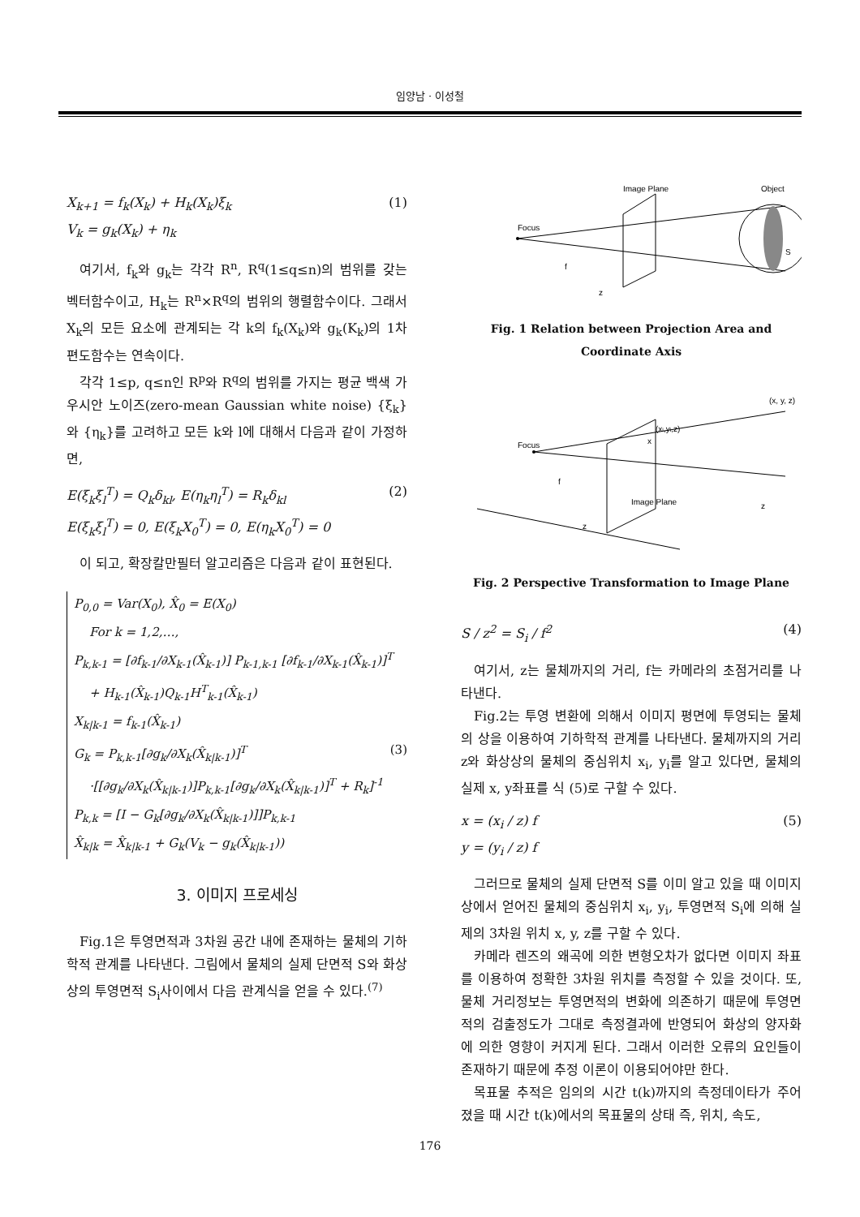임양남 · 이성철
X<sub>k+1</sub> = f<sub>k</sub>(X<sub>k</sub>) + H<sub>k</sub>(X<sub>k</sub>)ξ<sub>k</sub>
V<sub>k</sub> = g<sub>k</sub>(X<sub>k</sub>) + η<sub>k</sub>
(1)
여기서, f<sub>k</sub>와 g<sub>k</sub>는 각각 R<sup>n</sup>, R<sup>q</sup>(1≤q≤n)의 범위를 갖는 벡터함수이고, H<sub>k</sub>는 R<sup>n</sup>×R<sup>q</sup>의 범위의 행렬함수이다. 그래서 X<sub>k</sub>의 모든 요소에 관계되는 각 k의 f<sub>k</sub>(X<sub>k</sub>)와 g<sub>k</sub>(K<sub>k</sub>)의 1차 편도함수는 연속이다.
각각 1≤p, q≤n인 R<sup>p</sup>와 R<sup>q</sup>의 범위를 가지는 평균 백색 가우시안 노이즈(zero-mean Gaussian white noise) {ξ<sub>k</sub>}와 {η<sub>k</sub>}를 고려하고 모든 k와 l에 대해서 다음과 같이 가정하면,
E(ξ<sub>k</sub>ξ<sub>l</sub><sup>T</sup>) = Q<sub>k</sub>δ<sub>kl</sub>, E(η<sub>k</sub>η<sub>l</sub><sup>T</sup>) = R<sub>k</sub>δ<sub>kl</sub>
E(ξ<sub>k</sub>ξ<sub>l</sub><sup>T</sup>) = 0, E(ξ<sub>k</sub>X<sub>0</sub><sup>T</sup>) = 0, E(η<sub>k</sub>X<sub>0</sub><sup>T</sup>) = 0
(2)
이 되고, 확장칼만필터 알고리즘은 다음과 같이 표현된다.
P<sub>0,0</sub> = Var(X<sub>0</sub>), X̂<sub>0</sub> = E(X<sub>0</sub>)
For k = 1,2,…,
P<sub>k,k-1</sub> = [∂f<sub>k-1</sub>/∂X<sub>k-1</sub>(X̂<sub>k-1</sub>)] P<sub>k-1,k-1</sub> [∂f<sub>k-1</sub>/∂X<sub>k-1</sub>(X̂<sub>k-1</sub>)]<sup>T</sup>
+ H<sub>k-1</sub>(X̂<sub>k-1</sub>)Q<sub>k-1</sub>H<sup>T</sup><sub>k-1</sub>(X̂<sub>k-1</sub>)
X<sub>k|k-1</sub> = f<sub>k-1</sub>(X̂<sub>k-1</sub>)
G<sub>k</sub> = P<sub>k,k-1</sub>[∂g<sub>k</sub>/∂X<sub>k</sub>(X̂<sub>k|k-1</sub>)]<sup>T</sup> (3)
·[[∂g<sub>k</sub>/∂X<sub>k</sub>(X̂<sub>k|k-1</sub>)]P<sub>k,k-1</sub>[∂g<sub>k</sub>/∂X<sub>k</sub>(X̂<sub>k|k-1</sub>)]<sup>T</sup> + R<sub>k</sub>]<sup>-1</sup>
P<sub>k,k</sub> = [I − G<sub>k</sub>[∂g<sub>k</sub>/∂X<sub>k</sub>(X̂<sub>k|k-1</sub>)]]P<sub>k,k-1</sub>
X̂<sub>k|k</sub> = X̂<sub>k|k-1</sub> + G<sub>k</sub>(V<sub>k</sub> − g<sub>k</sub>(X̂<sub>k|k-1</sub>))
3. 이미지 프로세싱
Fig.1은 투영면적과 3차원 공간 내에 존재하는 물체의 기하학적 관계를 나타낸다. 그림에서 물체의 실제 단면적 S와 화상 상의 투영면적 S<sub>i</sub>사이에서 다음 관계식을 얻을 수 있다.<sup>(7)</sup>
Image Plane
Object
Focus
f
z
S
Fig. 1 Relation between Projection Area and Coordinate Axis
(x, y, z)
Focus
f
z
Image Plane
z
x
(xi,yi,z)
Fig. 2 Perspective Transformation to Image Plane
S / z<sup>2</sup> = S<sub>i</sub> / f<sup>2</sup> (4)
여기서, z는 물체까지의 거리, f는 카메라의 초점거리를 나타낸다.
Fig.2는 투영 변환에 의해서 이미지 평면에 투영되는 물체의 상을 이용하여 기하학적 관계를 나타낸다. 물체까지의 거리 z와 화상상의 물체의 중심위치 x<sub>i</sub>, y<sub>i</sub>를 알고 있다면, 물체의 실제 x, y좌표를 식 (5)로 구할 수 있다.
x = (x<sub>i</sub> / z) f
y = (y<sub>i</sub> / z) f
(5)
그러므로 물체의 실제 단면적 S를 이미 알고 있을 때 이미지상에서 얻어진 물체의 중심위치 x<sub>i</sub>, y<sub>i</sub>, 투영면적 S<sub>i</sub>에 의해 실제의 3차원 위치 x, y, z를 구할 수 있다.
카메라 렌즈의 왜곡에 의한 변형오차가 없다면 이미지 좌표를 이용하여 정확한 3차원 위치를 측정할 수 있을 것이다. 또, 물체 거리정보는 투영면적의 변화에 의존하기 때문에 투영면적의 검출정도가 그대로 측정결과에 반영되어 화상의 양자화에 의한 영향이 커지게 된다. 그래서 이러한 오류의 요인들이 존재하기 때문에 추정 이론이 이용되어야만 한다.
목표물 추적은 임의의 시간 t(k)까지의 측정데이타가 주어졌을 때 시간 t(k)에서의 목표물의 상태 즉, 위치, 속도,
176